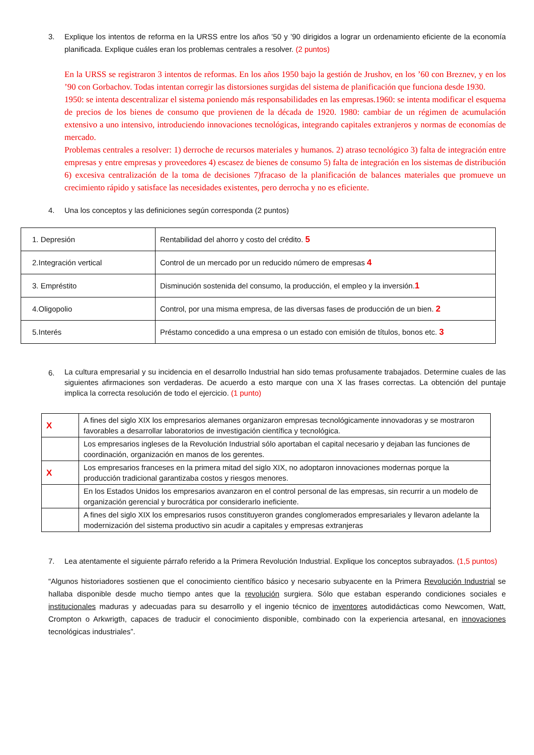3. Explique los intentos de reforma en la URSS entre los años ’50 y ’90 dirigidos a lograr un ordenamiento eficiente de la economía planificada. Explique cuáles eran los problemas centrales a resolver. (2 puntos)
En la URSS se registraron 3 intentos de reformas. En los años 1950 bajo la gestión de Jrushov, en los ’60 con Breznev, y en los ’90 con Gorbachov. Todas intentan corregir las distorsiones surgidas del sistema de planificación que funciona desde 1930.
1950: se intenta descentralizar el sistema poniendo más responsabilidades en las empresas.1960: se intenta modificar el esquema de precios de los bienes de consumo que provienen de la década de 1920. 1980: cambiar de un régimen de acumulación extensivo a uno intensivo, introduciendo innovaciones tecnológicas, integrando capitales extranjeros y normas de economías de mercado.
Problemas centrales a resolver: 1) derroche de recursos materiales y humanos. 2) atraso tecnológico 3) falta de integración entre empresas y entre empresas y proveedores 4) escasez de bienes de consumo 5) falta de integración en los sistemas de distribución 6) excesiva centralización de la toma de decisiones 7)fracaso de la planificación de balances materiales que promueve un crecimiento rápido y satisface las necesidades existentes, pero derrocha y no es eficiente.
4. Una los conceptos y las definiciones según corresponda (2 puntos)
| 1. Depresión | Rentabilidad del ahorro y costo del crédito. 5 |
| 2.Integración vertical | Control de un mercado por un reducido número de empresas 4 |
| 3. Empréstito | Disminución sostenida del consumo, la producción, el empleo y la inversión. 1 |
| 4.Oligopolio | Control, por una misma empresa, de las diversas fases de producción de un bien. 2 |
| 5.Interés | Préstamo concedido a una empresa o un estado con emisión de títulos, bonos etc. 3 |
6. La cultura empresarial y su incidencia en el desarrollo Industrial han sido temas profusamente trabajados. Determine cuales de las siguientes afirmaciones son verdaderas. De acuerdo a esto marque con una X las frases correctas. La obtención del puntaje implica la correcta resolución de todo el ejercicio. (1 punto)
| X | A fines del siglo XIX los empresarios alemanes organizaron empresas tecnológicamente innovadoras y se mostraron favorables a desarrollar laboratorios de investigación científica y tecnológica. |
| | Los empresarios ingleses de la Revolución Industrial sólo aportaban el capital necesario y dejaban las funciones de coordinación, organización en manos de los gerentes. |
| X | Los empresarios franceses en la primera mitad del siglo XIX, no adoptaron innovaciones modernas porque la producción tradicional garantizaba costos y riesgos menores. |
| | En los Estados Unidos los empresarios avanzaron en el control personal de las empresas, sin recurrir a un modelo de organización gerencial y burocrática por considerarlo ineficiente. |
| | A fines del siglo XIX los empresarios rusos constituyeron grandes conglomerados empresariales y llevaron adelante la modernización del sistema productivo sin acudir a capitales y empresas extranjeras |
7. Lea atentamente el siguiente párrafo referido a la Primera Revolución Industrial. Explique los conceptos subrayados. (1,5 puntos)
“Algunos historiadores sostienen que el conocimiento científico básico y necesario subyacente en la Primera Revolución Industrial se hallaba disponible desde mucho tiempo antes que la revolución surgiera. Sólo que estaban esperando condiciones sociales e institucionales maduras y adecuadas para su desarrollo y el ingenio técnico de inventores autodidácticas como Newcomen, Watt, Crompton o Arkwrigth, capaces de traducir el conocimiento disponible, combinado con la experiencia artesanal, en innovaciones tecnológicas industriales”.